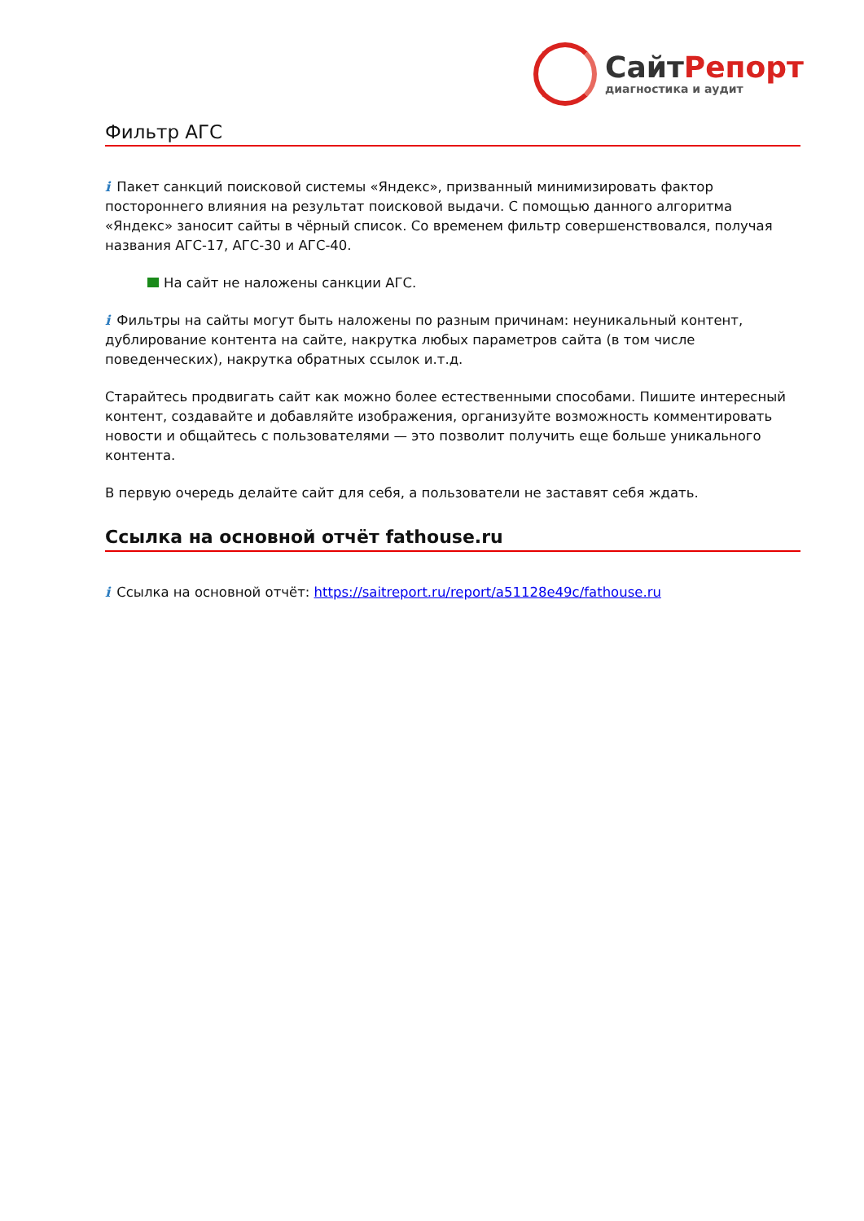СайтРепорт
диагностика и аудит
Фильтр АГС
i Пакет санкций поисковой системы «Яндекс», призванный минимизировать фактор постороннего влияния на результат поисковой выдачи. С помощью данного алгоритма «Яндекс» заносит сайты в чёрный список. Со временем фильтр совершенствовался, получая названия АГС-17, АГС-30 и АГС-40.
На сайт не наложены санкции АГС.
i Фильтры на сайты могут быть наложены по разным причинам: неуникальный контент, дублирование контента на сайте, накрутка любых параметров сайта (в том числе поведенческих), накрутка обратных ссылок и.т.д.
Старайтесь продвигать сайт как можно более естественными способами. Пишите интересный контент, создавайте и добавляйте изображения, организуйте возможность комментировать новости и общайтесь с пользователями — это позволит получить еще больше уникального контента.
В первую очередь делайте сайт для себя, а пользователи не заставят себя ждать.
Ссылка на основной отчёт fathouse.ru
i Ссылка на основной отчёт: https://saitreport.ru/report/a51128e49c/fathouse.ru